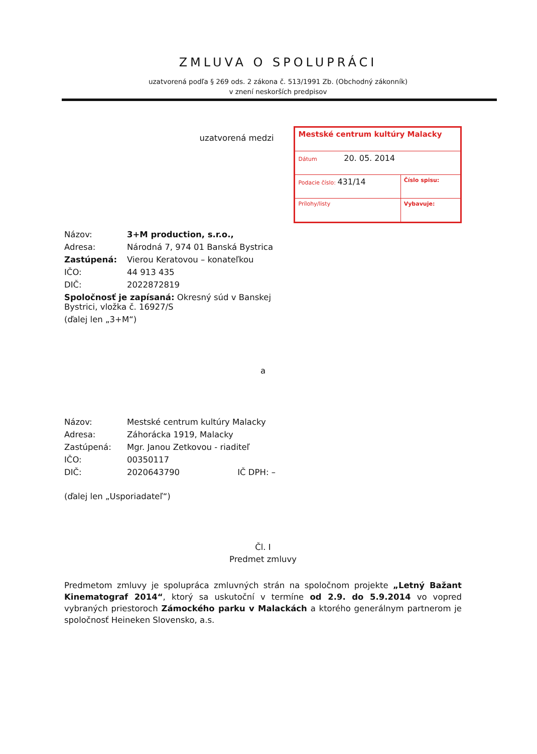ZMLUVA O SPOLUPRÁCI
uzatvorená podľa § 269 ods. 2 zákona č. 513/1991 Zb. (Obchodný zákonník)
v znení neskorších predpisov
uzatvorená medzi
| Mestské centrum kultúry Malacky | |
| Dátum 20. 05. 2014 | |
| Podacie číslo: 431/14 | Číslo spisu: |
| Prílohy/listy | Vybavuje: |
| Názov: | 3+M production, s.r.o., |
| Adresa: | Národná 7, 974 01 Banská Bystrica |
| Zastúpená: | Vierou Keratovou – konateľkou |
| IČO: | 44 913 435 |
| DIČ: | 2022872819 |
| Spoločnosť je zapísaná: Okresný súd v Banskej Bystrici, vložka č. 16927/S | |
| (ďalej len „3+M“) | |
a
| Názov: | Mestské centrum kultúry Malacky |
| Adresa: | Záhorácka 1919, Malacky |
| Zastúpená: | Mgr. Janou Zetkovou - riaditeľ |
| IČO: | 00350117 |
| DIČ: | 2020643790 IČ DPH: – |
(ďalej len „Usporiadateľ“)
Čl. I
Predmet zmluvy
Predmetom zmluvy je spolupráca zmluvných strán na spoločnom projekte „Letný Bažant Kinematograf 2014“, ktorý sa uskutoční v termíne od 2.9. do 5.9.2014 vo vopred vybraných priestoroch Zámockého parku v Malackách a ktorého generálnym partnerom je spoločnosť Heineken Slovensko, a.s.